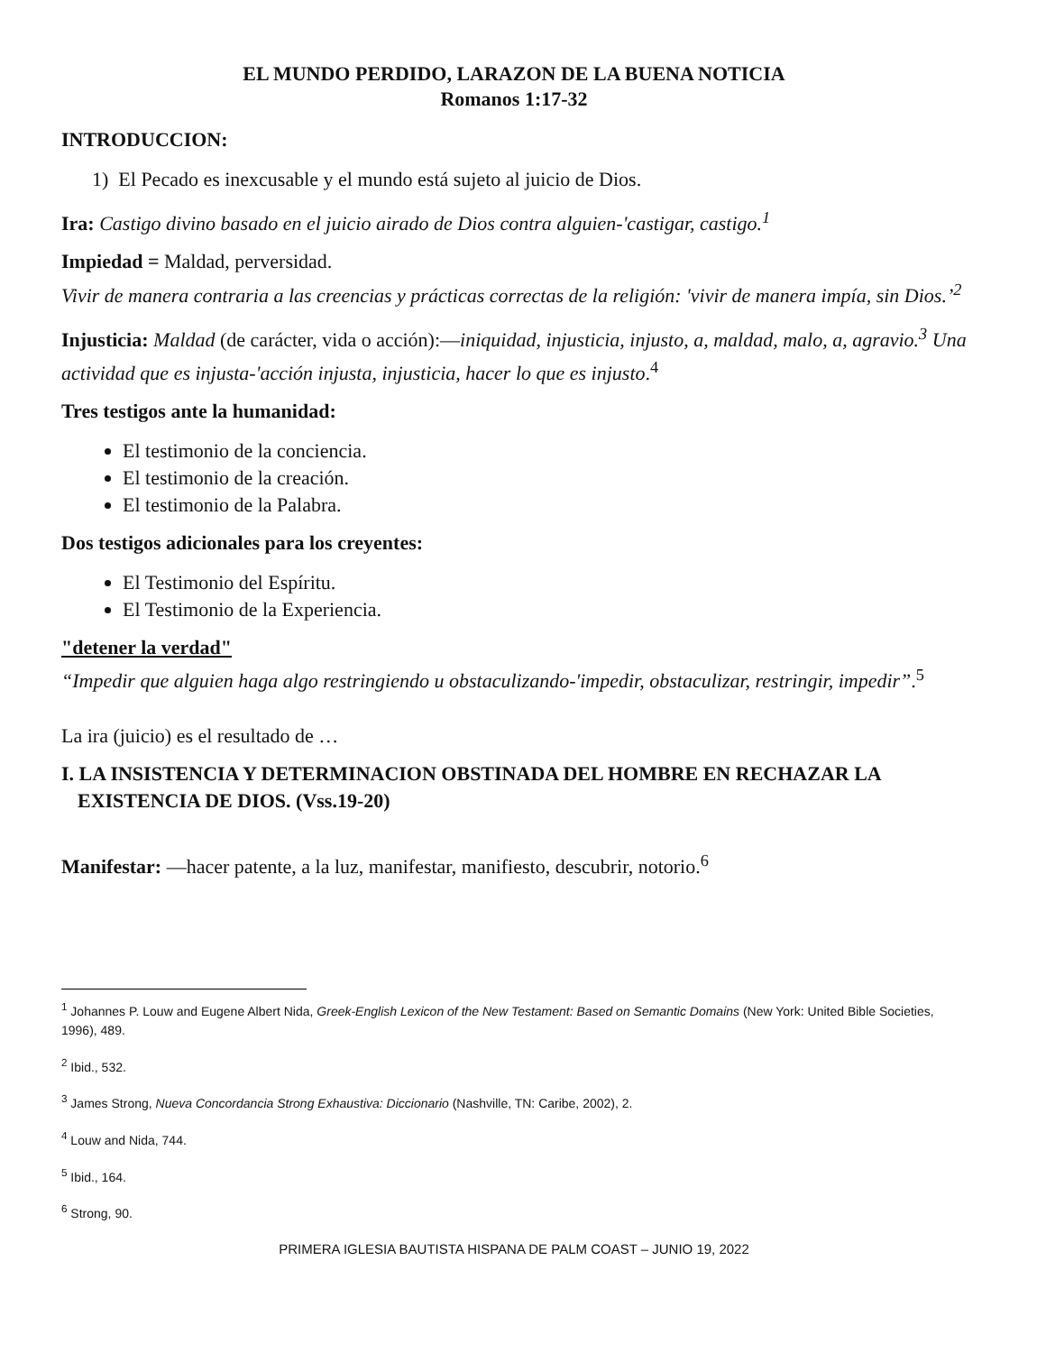EL MUNDO PERDIDO, LARAZON DE LA BUENA NOTICIA
Romanos 1:17-32
INTRODUCCION:
1) El Pecado es inexcusable y el mundo está sujeto al juicio de Dios.
Ira: Castigo divino basado en el juicio airado de Dios contra alguien-'castigar, castigo.<sup>1</sup>
Impiedad = Maldad, perversidad.
Vivir de manera contraria a las creencias y prácticas correctas de la religión: 'vivir de manera impía, sin Dios.’<sup>2</sup>
Injusticia: Maldad (de carácter, vida o acción):—iniquidad, injusticia, injusto, a, maldad, malo, a, agravio.<sup>3</sup> Una actividad que es injusta-'acción injusta, injusticia, hacer lo que es injusto.<sup>4</sup>
Tres testigos ante la humanidad:
El testimonio de la conciencia.
El testimonio de la creación.
El testimonio de la Palabra.
Dos testigos adicionales para los creyentes:
El Testimonio del Espíritu.
El Testimonio de la Experiencia.
"detener la verdad"
“Impedir que alguien haga algo restringiendo u obstaculizando-'impedir, obstaculizar, restringir, impedir”.<sup>5</sup>
La ira (juicio) es el resultado de …
I. LA INSISTENCIA Y DETERMINACION OBSTINADA DEL HOMBRE EN RECHAZAR LA EXISTENCIA DE DIOS. (Vss.19-20)
Manifestar: —hacer patente, a la luz, manifestar, manifiesto, descubrir, notorio.<sup>6</sup>
<sup>1</sup> Johannes P. Louw and Eugene Albert Nida, Greek-English Lexicon of the New Testament: Based on Semantic Domains (New York: United Bible Societies, 1996), 489.
<sup>2</sup> Ibid., 532.
<sup>3</sup> James Strong, Nueva Concordancia Strong Exhaustiva: Diccionario (Nashville, TN: Caribe, 2002), 2.
<sup>4</sup> Louw and Nida, 744.
<sup>5</sup> Ibid., 164.
<sup>6</sup> Strong, 90.
PRIMERA IGLESIA BAUTISTA HISPANA DE PALM COAST – JUNIO 19, 2022